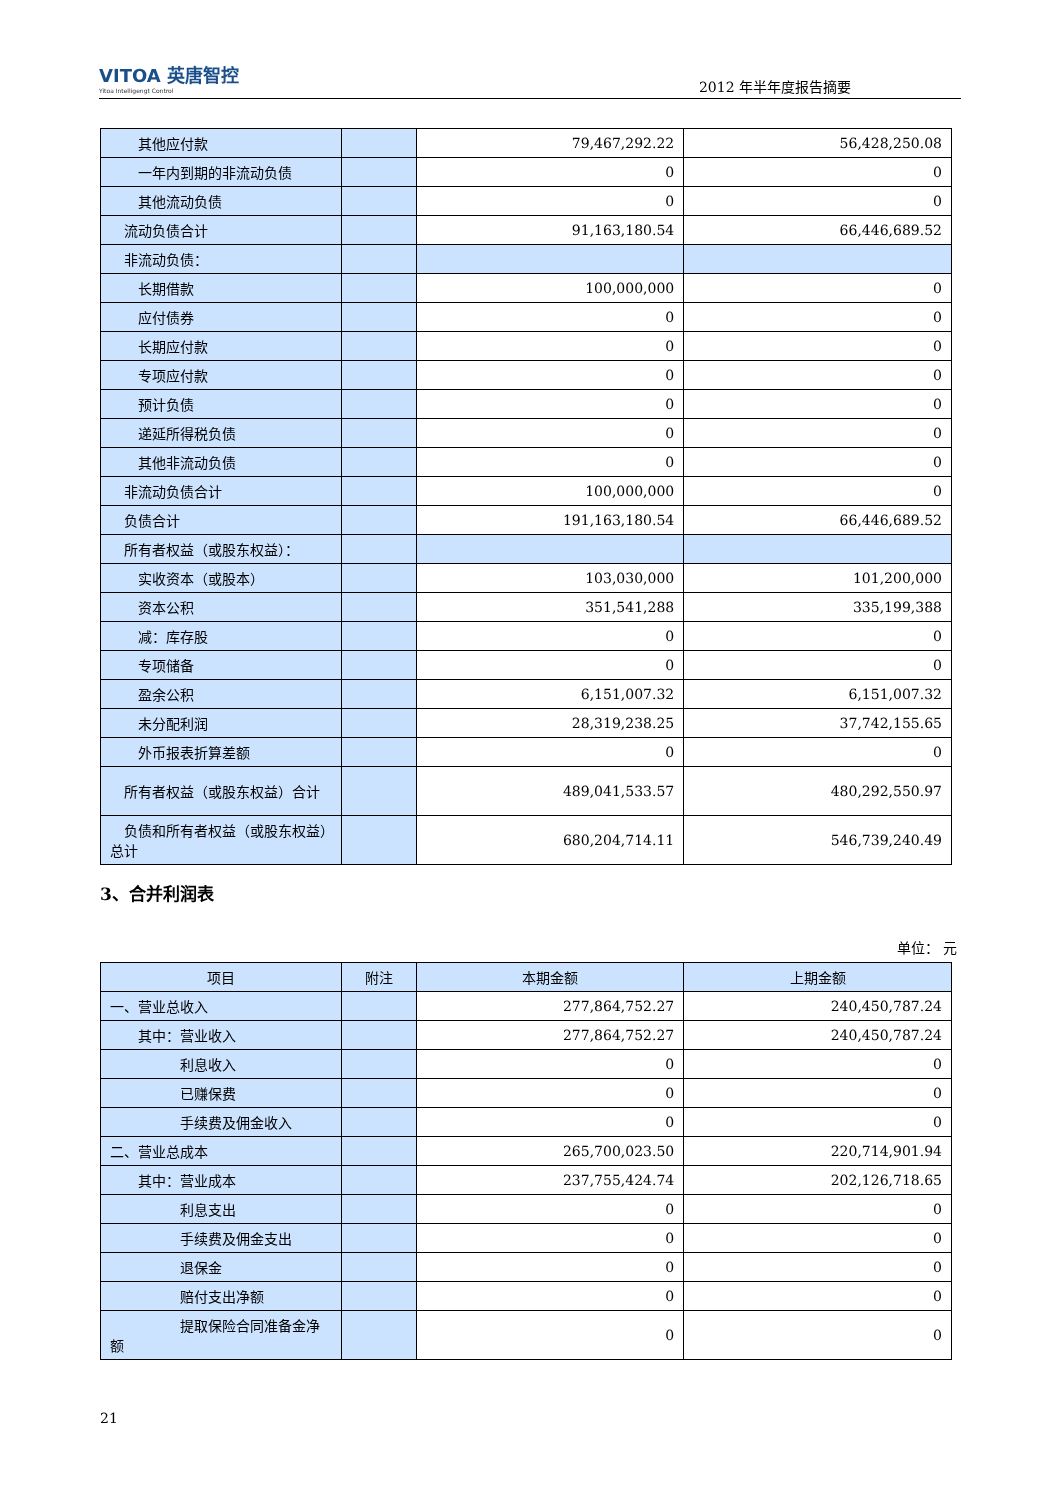VITOA 英唐智控
Yitoa Intelligengt Control
2012 年半年度报告摘要
| 其他应付款 | | 79,467,292.22 | 56,428,250.08 |
| 一年内到期的非流动负债 | | 0 | 0 |
| 其他流动负债 | | 0 | 0 |
| 流动负债合计 | | 91,163,180.54 | 66,446,689.52 |
| 非流动负债： | | | |
| 长期借款 | | 100,000,000 | 0 |
| 应付债券 | | 0 | 0 |
| 长期应付款 | | 0 | 0 |
| 专项应付款 | | 0 | 0 |
| 预计负债 | | 0 | 0 |
| 递延所得税负债 | | 0 | 0 |
| 其他非流动负债 | | 0 | 0 |
| 非流动负债合计 | | 100,000,000 | 0 |
| 负债合计 | | 191,163,180.54 | 66,446,689.52 |
| 所有者权益（或股东权益）： | | | |
| 实收资本（或股本） | | 103,030,000 | 101,200,000 |
| 资本公积 | | 351,541,288 | 335,199,388 |
| 减：库存股 | | 0 | 0 |
| 专项储备 | | 0 | 0 |
| 盈余公积 | | 6,151,007.32 | 6,151,007.32 |
| 未分配利润 | | 28,319,238.25 | 37,742,155.65 |
| 外币报表折算差额 | | 0 | 0 |
| 所有者权益（或股东权益）合计 | | 489,041,533.57 | 480,292,550.97 |
| 负债和所有者权益（或股东权益）总计 | | 680,204,714.11 | 546,739,240.49 |
3、合并利润表
单位： 元
| 项目 | 附注 | 本期金额 | 上期金额 |
| --- | --- | --- | --- |
| 一、营业总收入 | | 277,864,752.27 | 240,450,787.24 |
| 其中：营业收入 | | 277,864,752.27 | 240,450,787.24 |
| 利息收入 | | 0 | 0 |
| 已赚保费 | | 0 | 0 |
| 手续费及佣金收入 | | 0 | 0 |
| 二、营业总成本 | | 265,700,023.50 | 220,714,901.94 |
| 其中：营业成本 | | 237,755,424.74 | 202,126,718.65 |
| 利息支出 | | 0 | 0 |
| 手续费及佣金支出 | | 0 | 0 |
| 退保金 | | 0 | 0 |
| 赔付支出净额 | | 0 | 0 |
| 提取保险合同准备金净额 | | 0 | 0 |
21